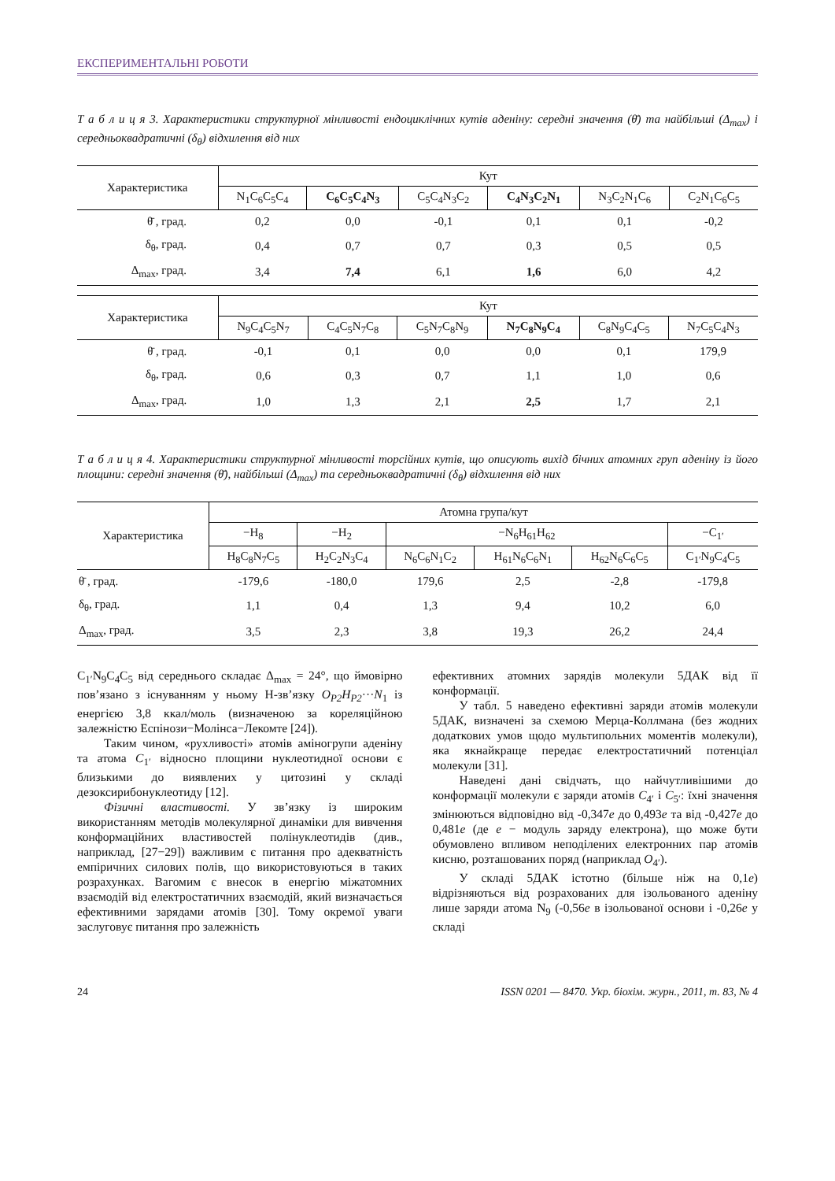ЕКСПЕРИМЕНТАЛЬНІ РОБОТИ
Т а б л и ц я 3. Характеристики структурної мінливості ендоциклічних кутів аденіну: середні значення (θ̄) та найбільші (Δ<sub>max</sub>) і середньоквадратичні (δ<sub>θ</sub>) відхилення від них
| Характеристика | Кут | | | | | |
| --- | --- | --- | --- | --- | --- | --- |
| | N<sub>1</sub>C<sub>6</sub>C<sub>5</sub>C<sub>4</sub> | C<sub>6</sub>C<sub>5</sub>C<sub>4</sub>N<sub>3</sub> | C<sub>5</sub>C<sub>4</sub>N<sub>3</sub>C<sub>2</sub> | C<sub>4</sub>N<sub>3</sub>C<sub>2</sub>N<sub>1</sub> | N<sub>3</sub>C<sub>2</sub>N<sub>1</sub>C<sub>6</sub> | C<sub>2</sub>N<sub>1</sub>C<sub>6</sub>C<sub>5</sub> |
| θ̄ , град. | 0,2 | 0,0 | -0,1 | 0,1 | 0,1 | -0,2 |
| δ<sub>θ</sub>, град. | 0,4 | 0,7 | 0,7 | 0,3 | 0,5 | 0,5 |
| Δ<sub>max</sub>, град. | 3,4 | 7,4 | 6,1 | 1,6 | 6,0 | 4,2 |
| Характеристика | Кут | | | | | |
| --- | --- | --- | --- | --- | --- | --- |
| | N<sub>9</sub>C<sub>4</sub>C<sub>5</sub>N<sub>7</sub> | C<sub>4</sub>C<sub>5</sub>N<sub>7</sub>C<sub>8</sub> | C<sub>5</sub>N<sub>7</sub>C<sub>8</sub>N<sub>9</sub> | N<sub>7</sub>C<sub>8</sub>N<sub>9</sub>C<sub>4</sub> | C<sub>8</sub>N<sub>9</sub>C<sub>4</sub>C<sub>5</sub> | N<sub>7</sub>C<sub>5</sub>C<sub>4</sub>N<sub>3</sub> |
| θ̄ , град. | -0,1 | 0,1 | 0,0 | 0,0 | 0,1 | 179,9 |
| δ<sub>θ</sub>, град. | 0,6 | 0,3 | 0,7 | 1,1 | 1,0 | 0,6 |
| Δ<sub>max</sub>, град. | 1,0 | 1,3 | 2,1 | 2,5 | 1,7 | 2,1 |
Т а б л и ц я 4. Характеристики структурної мінливості торсійних кутів, що описують вихід бічних атомних груп аденіну із його площини: середні значення (θ̄), найбільші (Δ<sub>max</sub>) та середньоквадратичні (δ<sub>θ</sub>) відхилення від них
| Характеристика | Атомна група/кут | | | | | |
| --- | --- | --- | --- | --- | --- | --- |
| | −H<sub>8</sub> | −H<sub>2</sub> | −N<sub>6</sub>H<sub>61</sub>H<sub>62</sub> | | | −C<sub>1′</sub> |
| | H<sub>8</sub>C<sub>8</sub>N<sub>7</sub>C<sub>5</sub> | H<sub>2</sub>C<sub>2</sub>N<sub>3</sub>C<sub>4</sub> | N<sub>6</sub>C<sub>6</sub>N<sub>1</sub>C<sub>2</sub> | H<sub>61</sub>N<sub>6</sub>C<sub>6</sub>N<sub>1</sub> | H<sub>62</sub>N<sub>6</sub>C<sub>6</sub>C<sub>5</sub> | C<sub>1′</sub>N<sub>9</sub>C<sub>4</sub>C<sub>5</sub> |
| θ̄ , град. | -179,6 | -180,0 | 179,6 | 2,5 | -2,8 | -179,8 |
| δ<sub>θ</sub>, град. | 1,1 | 0,4 | 1,3 | 9,4 | 10,2 | 6,0 |
| Δ<sub>max</sub>, град. | 3,5 | 2,3 | 3,8 | 19,3 | 26,2 | 24,4 |
C<sub>1′</sub>N<sub>9</sub>C<sub>4</sub>C<sub>5</sub> від середнього складає Δ<sub>max</sub> = 24°, що ймовірно пов’язано з існуванням у ньому Н-зв’язку O<sub>P2</sub>H<sub>P2</sub>···N<sub>1</sub> із енергією 3,8 ккал/моль (визначеною за кореляційною залежністю Еспінози−Молінса−Лекомте [24]).
Таким чином, «рухливості» атомів аміногрупи аденіну та атома C<sub>1′</sub> відносно площини нуклеотидної основи є близькими до виявлених у цитозині у складі дезоксирибонуклеотиду [12].
Фізичні властивості. У зв’язку із широким використанням методів молекулярної динаміки для вивчення конформаційних властивостей полінуклеотидів (див., наприклад, [27−29]) важливим є питання про адекватність емпіричних силових полів, що використовуються в таких розрахунках. Вагомим є внесок в енергію міжатомних взаємодій від електростатичних взаємодій, який визначається ефективними зарядами атомів [30]. Тому окремої уваги заслуговує питання про залежність
ефективних атомних зарядів молекули 5ДАК від її конформації.
У табл. 5 наведено ефективні заряди атомів молекули 5ДАК, визначені за схемою Мерца-Коллмана (без жодних додаткових умов щодо мультипольних моментів молекули), яка якнайкраще передає електростатичний потенціал молекули [31].
Наведені дані свідчать, що найчутливішими до конформації молекули є заряди атомів C<sub>4′</sub> і C<sub>5′</sub>: їхні значення змінюються відповідно від -0,347e до 0,493e та від -0,427e до 0,481e (де e − модуль заряду електрона), що може бути обумовлено впливом неподілених електронних пар атомів кисню, розташованих поряд (наприклад O<sub>4′</sub>).
У складі 5ДАК істотно (більше ніж на 0,1e) відрізняються від розрахованих для ізольованого аденіну лише заряди атома N<sub>9</sub> (-0,56e в ізольованої основи і -0,26e у складі
24 ISSN 0201 — 8470. Укр. біохім. журн., 2011, т. 83, № 4